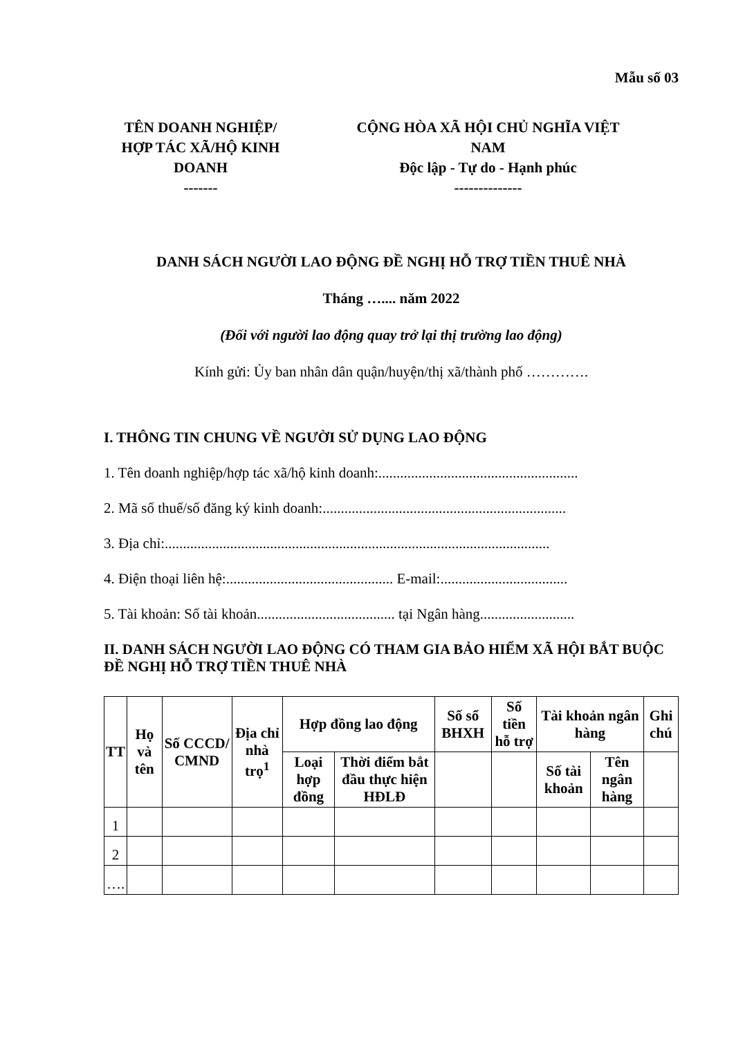Mẫu số 03
TÊN DOANH NGHIỆP/
HỢP TÁC XÃ/HỘ KINH
DOANH
-------
CỘNG HÒA XÃ HỘI CHỦ NGHĨA VIỆT
NAM
Độc lập - Tự do - Hạnh phúc
--------------
DANH SÁCH NGƯỜI LAO ĐỘNG ĐỀ NGHỊ HỖ TRỢ TIỀN THUÊ NHÀ
Tháng ….... năm 2022
(Đối với người lao động quay trở lại thị trường lao động)
Kính gửi: Ủy ban nhân dân quận/huyện/thị xã/thành phố ………….
I. THÔNG TIN CHUNG VỀ NGƯỜI SỬ DỤNG LAO ĐỘNG
1. Tên doanh nghiệp/hợp tác xã/hộ kinh doanh:.......................................................
2. Mã số thuế/số đăng ký kinh doanh:...................................................................
3. Địa chỉ:..........................................................................................................
4. Điện thoại liên hệ:.............................................. E-mail:...................................
5. Tài khoản: Số tài khoản...................................... tại Ngân hàng..........................
II. DANH SÁCH NGƯỜI LAO ĐỘNG CÓ THAM GIA BẢO HIỂM XÃ HỘI BẮT BUỘC ĐỀ NGHỊ HỖ TRỢ TIỀN THUÊ NHÀ
| TT | Họ và tên | Số CCCD/ CMND | Địa chỉ nhà trọ<sup>1</sup> | Hợp đồng lao động | | Số sổ BHXH | Số tiền hỗ trợ | Tài khoản ngân hàng | | Ghi chú |
| --- | --- | --- | --- | --- | --- | --- | --- | --- | --- | --- |
| | | | | Loại hợp đồng | Thời điểm bắt đầu thực hiện HĐLĐ | | | Số tài khoản | Tên ngân hàng | |
| 1 | | | | | | | | | | |
| 2 | | | | | | | | | | |
| …. | | | | | | | | | | |